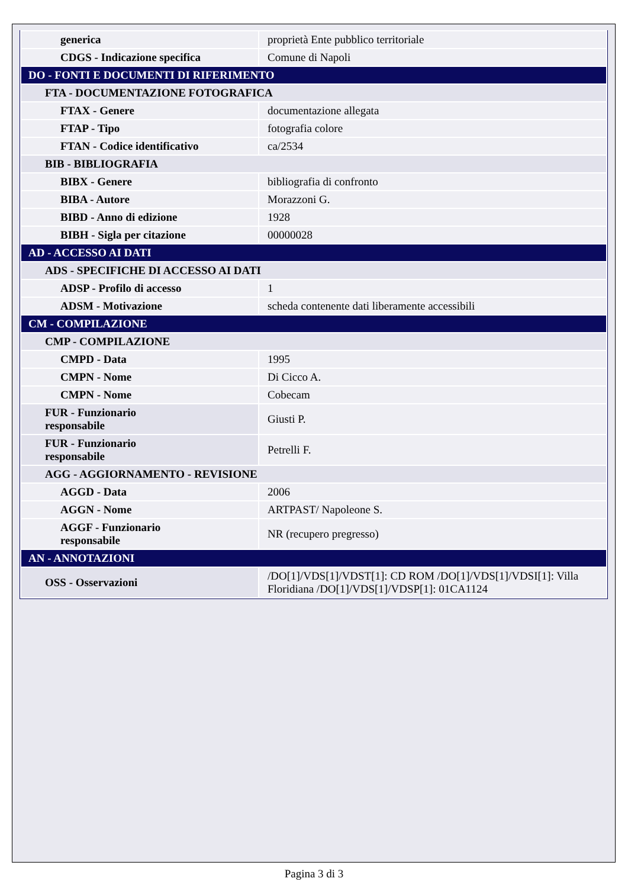| generica | proprietà Ente pubblico territoriale |
| CDGS - Indicazione specifica | Comune di Napoli |
| DO - FONTI E DOCUMENTI DI RIFERIMENTO | |
| FTA - DOCUMENTAZIONE FOTOGRAFICA | |
| FTAX - Genere | documentazione allegata |
| FTAP - Tipo | fotografia colore |
| FTAN - Codice identificativo | ca/2534 |
| BIB - BIBLIOGRAFIA | |
| BIBX - Genere | bibliografia di confronto |
| BIBA - Autore | Morazzoni G. |
| BIBD - Anno di edizione | 1928 |
| BIBH - Sigla per citazione | 00000028 |
| AD - ACCESSO AI DATI | |
| ADS - SPECIFICHE DI ACCESSO AI DATI | |
| ADSP - Profilo di accesso | 1 |
| ADSM - Motivazione | scheda contenente dati liberamente accessibili |
| CM - COMPILAZIONE | |
| CMP - COMPILAZIONE | |
| CMPD - Data | 1995 |
| CMPN - Nome | Di Cicco A. |
| CMPN - Nome | Cobecam |
| FUR - Funzionario responsabile | Giusti P. |
| FUR - Funzionario responsabile | Petrelli F. |
| AGG - AGGIORNAMENTO - REVISIONE | |
| AGGD - Data | 2006 |
| AGGN - Nome | ARTPAST/ Napoleone S. |
| AGGF - Funzionario responsabile | NR (recupero pregresso) |
| AN - ANNOTAZIONI | |
| OSS - Osservazioni | /DO[1]/VDS[1]/VDST[1]: CD ROM /DO[1]/VDS[1]/VDSI[1]: Villa Floridiana /DO[1]/VDS[1]/VDSP[1]: 01CA1124 |
Pagina 3 di 3